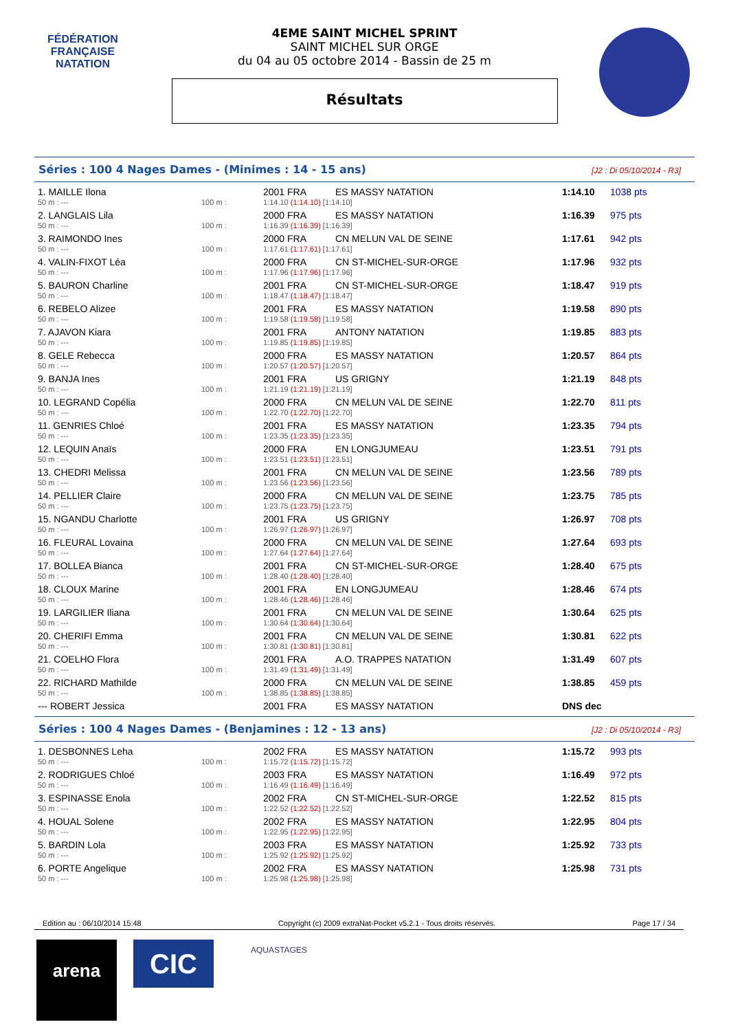FÉDÉRATION FRANÇAISE
NATATION
4EME SAINT MICHEL SPRINT
SAINT MICHEL SUR ORGE
du 04 au 05 octobre 2014 - Bassin de 25 m
Résultats
Séries : 100 4 Nages Dames - (Minimes : 14 - 15 ans) [J2 : Di 05/10/2014 - R3]
| 1. MAILLE Ilona | | 2001 FRA | ES MASSY NATATION | 1:14.10 | 1038 pts |
| 50 m : --- | 100 m : | 1:14.10 (1:14.10) [1:14.10] | | | |
| 2. LANGLAIS Lila | | 2000 FRA | ES MASSY NATATION | 1:16.39 | 975 pts |
| 50 m : --- | 100 m : | 1:16.39 (1:16.39) [1:16.39] | | | |
| 3. RAIMONDO Ines | | 2000 FRA | CN MELUN VAL DE SEINE | 1:17.61 | 942 pts |
| 50 m : --- | 100 m : | 1:17.61 (1:17.61) [1:17.61] | | | |
| 4. VALIN-FIXOT Léa | | 2000 FRA | CN ST-MICHEL-SUR-ORGE | 1:17.96 | 932 pts |
| 50 m : --- | 100 m : | 1:17.96 (1:17.96) [1:17.96] | | | |
| 5. BAURON Charline | | 2001 FRA | CN ST-MICHEL-SUR-ORGE | 1:18.47 | 919 pts |
| 50 m : --- | 100 m : | 1:18.47 (1:18.47) [1:18.47] | | | |
| 6. REBELO Alizee | | 2001 FRA | ES MASSY NATATION | 1:19.58 | 890 pts |
| 50 m : --- | 100 m : | 1:19.58 (1:19.58) [1:19.58] | | | |
| 7. AJAVON Kiara | | 2001 FRA | ANTONY NATATION | 1:19.85 | 883 pts |
| 50 m : --- | 100 m : | 1:19.85 (1:19.85) [1:19.85] | | | |
| 8. GELE Rebecca | | 2000 FRA | ES MASSY NATATION | 1:20.57 | 864 pts |
| 50 m : --- | 100 m : | 1:20.57 (1:20.57) [1:20.57] | | | |
| 9. BANJA Ines | | 2001 FRA | US GRIGNY | 1:21.19 | 848 pts |
| 50 m : --- | 100 m : | 1:21.19 (1:21.19) [1:21.19] | | | |
| 10. LEGRAND Copélia | | 2000 FRA | CN MELUN VAL DE SEINE | 1:22.70 | 811 pts |
| 50 m : --- | 100 m : | 1:22.70 (1:22.70) [1:22.70] | | | |
| 11. GENRIES Chloé | | 2001 FRA | ES MASSY NATATION | 1:23.35 | 794 pts |
| 50 m : --- | 100 m : | 1:23.35 (1:23.35) [1:23.35] | | | |
| 12. LEQUIN Anaïs | | 2000 FRA | EN LONGJUMEAU | 1:23.51 | 791 pts |
| 50 m : --- | 100 m : | 1:23.51 (1:23.51) [1:23.51] | | | |
| 13. CHEDRI Melissa | | 2001 FRA | CN MELUN VAL DE SEINE | 1:23.56 | 789 pts |
| 50 m : --- | 100 m : | 1:23.56 (1:23.56) [1:23.56] | | | |
| 14. PELLIER Claire | | 2000 FRA | CN MELUN VAL DE SEINE | 1:23.75 | 785 pts |
| 50 m : --- | 100 m : | 1:23.75 (1:23.75) [1:23.75] | | | |
| 15. NGANDU Charlotte | | 2001 FRA | US GRIGNY | 1:26.97 | 708 pts |
| 50 m : --- | 100 m : | 1:26.97 (1:26.97) [1:26.97] | | | |
| 16. FLEURAL Lovaina | | 2000 FRA | CN MELUN VAL DE SEINE | 1:27.64 | 693 pts |
| 50 m : --- | 100 m : | 1:27.64 (1:27.64) [1:27.64] | | | |
| 17. BOLLEA Bianca | | 2001 FRA | CN ST-MICHEL-SUR-ORGE | 1:28.40 | 675 pts |
| 50 m : --- | 100 m : | 1:28.40 (1:28.40) [1:28.40] | | | |
| 18. CLOUX Marine | | 2001 FRA | EN LONGJUMEAU | 1:28.46 | 674 pts |
| 50 m : --- | 100 m : | 1:28.46 (1:28.46) [1:28.46] | | | |
| 19. LARGILIER Iliana | | 2001 FRA | CN MELUN VAL DE SEINE | 1:30.64 | 625 pts |
| 50 m : --- | 100 m : | 1:30.64 (1:30.64) [1:30.64] | | | |
| 20. CHERIFI Emma | | 2001 FRA | CN MELUN VAL DE SEINE | 1:30.81 | 622 pts |
| 50 m : --- | 100 m : | 1:30.81 (1:30.81) [1:30.81] | | | |
| 21. COELHO Flora | | 2001 FRA | A.O. TRAPPES NATATION | 1:31.49 | 607 pts |
| 50 m : --- | 100 m : | 1:31.49 (1:31.49) [1:31.49] | | | |
| 22. RICHARD Mathilde | | 2000 FRA | CN MELUN VAL DE SEINE | 1:38.85 | 459 pts |
| 50 m : --- | 100 m : | 1:38.85 (1:38.85) [1:38.85] | | | |
| --- ROBERT Jessica | | 2001 FRA | ES MASSY NATATION | DNS dec | |
Séries : 100 4 Nages Dames - (Benjamines : 12 - 13 ans) [J2 : Di 05/10/2014 - R3]
| 1. DESBONNES Leha | | 2002 FRA | ES MASSY NATATION | 1:15.72 | 993 pts |
| 50 m : --- | 100 m : | 1:15.72 (1:15.72) [1:15.72] | | | |
| 2. RODRIGUES Chloé | | 2003 FRA | ES MASSY NATATION | 1:16.49 | 972 pts |
| 50 m : --- | 100 m : | 1:16.49 (1:16.49) [1:16.49] | | | |
| 3. ESPINASSE Enola | | 2002 FRA | CN ST-MICHEL-SUR-ORGE | 1:22.52 | 815 pts |
| 50 m : --- | 100 m : | 1:22.52 (1:22.52) [1:22.52] | | | |
| 4. HOUAL Solene | | 2002 FRA | ES MASSY NATATION | 1:22.95 | 804 pts |
| 50 m : --- | 100 m : | 1:22.95 (1:22.95) [1:22.95] | | | |
| 5. BARDIN Lola | | 2003 FRA | ES MASSY NATATION | 1:25.92 | 733 pts |
| 50 m : --- | 100 m : | 1:25.92 (1:25.92) [1:25.92] | | | |
| 6. PORTE Angelique | | 2002 FRA | ES MASSY NATATION | 1:25.98 | 731 pts |
| 50 m : --- | 100 m : | 1:25.98 (1:25.98) [1:25.98] | | | |
Edition au : 06/10/2014 15:48 Copyright (c) 2009 extraNat-Pocket v5.2.1 - Tous droits réservés. Page 17 / 34
arena CIC AQUASTAGES